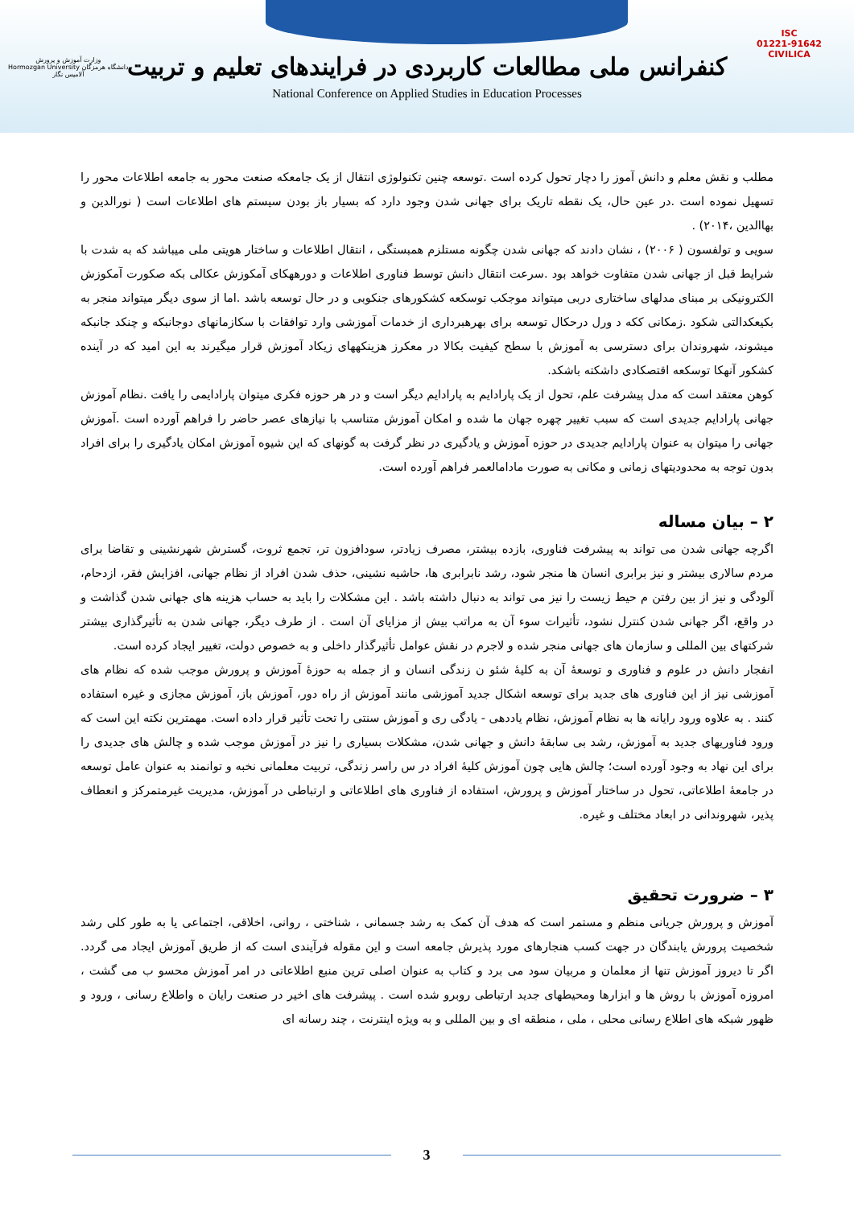وزارت آموزش و پرورش
دانشگاه هرمزگان Hormozgan University
آلامیس نگار
ISC
01221-91642
CIVILICA
کنفرانس ملی مطالعات کاربردی در فرایندهای تعلیم و تربیت
National Conference on Applied Studies in Education Processes
مطلب و نقش معلم و دانش آموز را دچار تحول کرده است .توسعه چنین تکنولوژی انتقال از یک جامعکه صنعت محور به جامعه اطلاعات محور را تسهیل نموده است .در عین حال، یک نقطه تاریک برای جهانی شدن وجود دارد که بسیار باز بودن سیستم های اطلاعات است ( نورالدین و بهاالدین ،۲۰۱۴) .
سویی و تولفسون ( ۲۰۰۶) ، نشان دادند که جهانی شدن چگونه مستلزم همبستگی ، انتقال اطلاعات و ساختار هویتی ملی میباشد که به شدت با شرایط قبل از جهانی شدن متفاوت خواهد بود .سرعت انتقال دانش توسط فناوری اطلاعات و دورههکای آمکوزش عکالی بکه صکورت آمکوزش الکترونیکی بر مبنای مدلهای ساختاری دربی میتواند موجکب توسکعه کشکورهای جنکوبی و در حال توسعه باشد .اما از سوی دیگر میتواند منجر به بکیعکدالتی شکود .زمکانی ککه د ورل درحکال توسعه برای بهرهبرداری از خدمات آموزشی وارد توافقات با سکازمانهای دوجانبکه و چنکد جانبکه میشوند، شهروندان برای دسترسی به آموزش با سطح کیفیت بکالا در معکرز هزینکههای زیکاد آموزش قرار میگیرند به این امید که در آینده کشکور آنهکا توسکعه اقتصکادی داشکته باشکد.
کوهن معتقد است که مدل پیشرفت علم، تحول از یک پارادایم به پارادایم دیگر است و در هر حوزه فکری میتوان پارادایمی را یافت .نظام آموزش جهانی پارادایم جدیدی است که سبب تغییر چهره جهان ما شده و امکان آموزش متناسب با نیازهای عصر حاضر را فراهم آورده است .آموزش جهانی را میتوان به عنوان پارادایم جدیدی در حوزه آموزش و یادگیری در نظر گرفت به گونهای که این شیوه آموزش امکان یادگیری را برای افراد بدون توجه به محدودیتهای زمانی و مکانی به صورت مادامالعمر فراهم آورده است.
۲ – بیان مساله
اگرچه جهانی شدن می تواند به پیشرفت فناوری، بازده بیشتر، مصرف زیادتر، سودافزون تر، تجمع ثروت، گسترش شهرنشینی و تقاضا برای مردم سالاری بیشتر و نیز برابری انسان ها منجر شود، رشد نابرابری ها، حاشیه نشینی، حذف شدن افراد از نظام جهانی، افزایش فقر، ازدحام، آلودگی و نیز از بین رفتن م حیط زیست را نیز می تواند به دنبال داشته باشد . این مشکلات را باید به حساب هزینه های جهانی شدن گذاشت و در واقع، اگر جهانی شدن کنترل نشود، تأثیرات سوء آن به مراتب بیش از مزایای آن است . از طرف دیگر، جهانی شدن به تأثیرگذاری بیشتر شرکتهای بین المللی و سازمان های جهانی منجر شده و لاجرم در نقش عوامل تأثیرگذار داخلی و به خصوص دولت، تغییر ایجاد کرده است.
انفجار دانش در علوم و فناوری و توسعهٔ آن به کلیهٔ شئو ن زندگی انسان و از جمله به حوزهٔ آموزش و پرورش موجب شده که نظام های آموزشی نیز از این فناوری های جدید برای توسعه اشکال جدید آموزشی مانند آموزش از راه دور، آموزش باز، آموزش مجازی و غیره استفاده کنند . به علاوه ورود رایانه ها به نظام آموزش، نظام یاددهی - یادگی ری و آموزش سنتی را تحت تأثیر قرار داده است. مهمترین نکته این است که ورود فناوریهای جدید به آموزش، رشد بی سابقهٔ دانش و جهانی شدن، مشکلات بسیاری را نیز در آموزش موجب شده و چالش های جدیدی را برای این نهاد به وجود آورده است؛ چالش هایی چون آموزش کلیهٔ افراد در س راسر زندگی، تربیت معلمانی نخبه و توانمند به عنوان عامل توسعه در جامعهٔ اطلاعاتی، تحول در ساختار آموزش و پرورش، استفاده از فناوری های اطلاعاتی و ارتباطی در آموزش، مدیریت غیرمتمرکز و انعطاف پذیر، شهروندانی در ابعاد مختلف و غیره.
۳ – ضرورت تحقیق
آموزش و پرورش جریانی منظم و مستمر است که هدف آن کمک به رشد جسمانی ، شناختی ، روانی، اخلاقی، اجتماعی یا به طور کلی رشد شخصیت پرورش یابندگان در جهت کسب هنجارهای مورد پذیرش جامعه است و این مقوله فرآیندی است که از طریق آموزش ایجاد می گردد. اگر تا دیروز آموزش تنها از معلمان و مربیان سود می برد و کتاب به عنوان اصلی ترین منبع اطلاعاتی در امر آموزش محسو ب می گشت ، امروزه آموزش با روش ها و ابزارها ومحیطهای جدید ارتباطی روبرو شده است . پیشرفت های اخیر در صنعت رایان ه واطلاع رسانی ، ورود و ظهور شبکه های اطلاع رسانی محلی ، ملی ، منطقه ای و بین المللی و به ویژه اینترنت ، چند رسانه ای
3